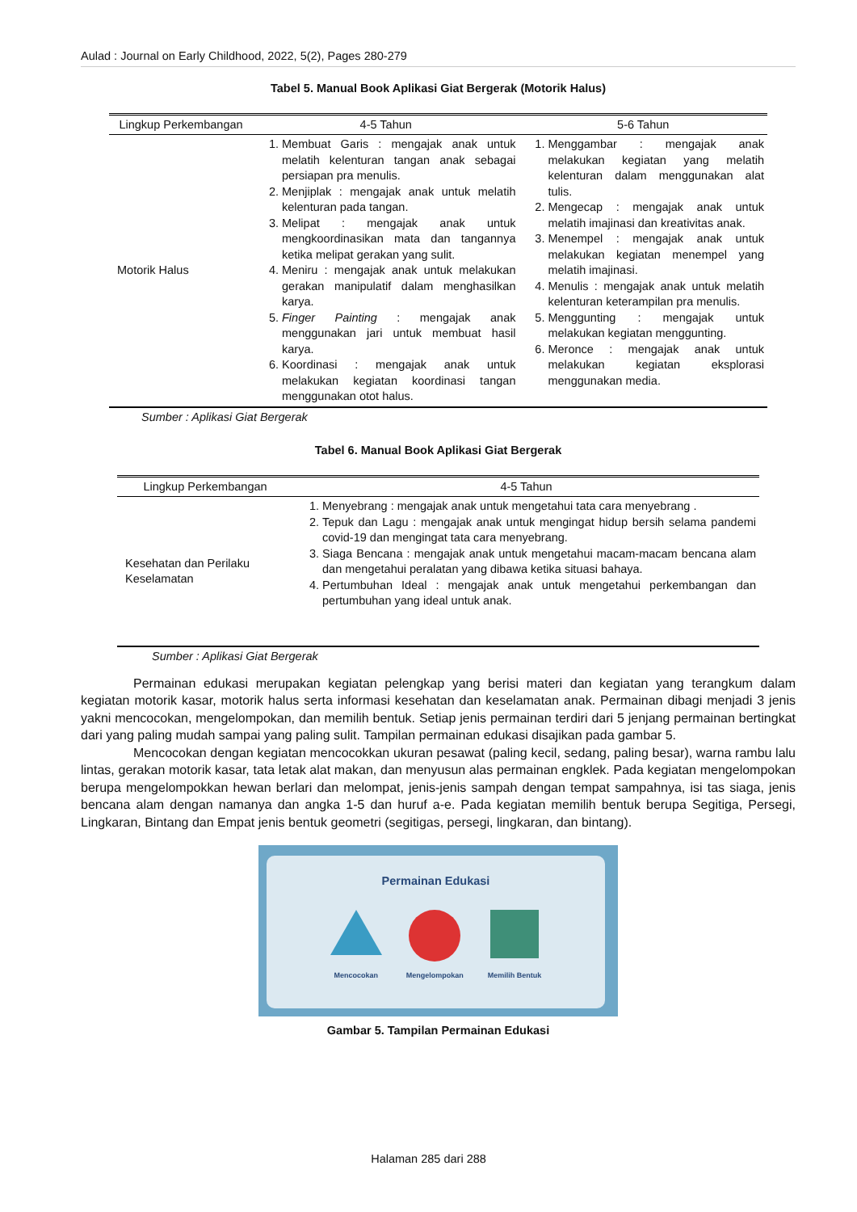Aulad : Journal on Early Childhood, 2022, 5(2), Pages 280-279
Tabel 5. Manual Book Aplikasi Giat Bergerak (Motorik Halus)
| Lingkup Perkembangan | 4-5 Tahun | 5-6 Tahun |
| --- | --- | --- |
| Motorik Halus | 1. Membuat Garis : mengajak anak untuk melatih kelenturan tangan anak sebagai persiapan pra menulis. 2. Menjiplak : mengajak anak untuk melatih kelenturan pada tangan. 3. Melipat : mengajak anak untuk mengkoordinasikan mata dan tangannya ketika melipat gerakan yang sulit. 4. Meniru : mengajak anak untuk melakukan gerakan manipulatif dalam menghasilkan karya. 5. Finger Painting : mengajak anak menggunakan jari untuk membuat hasil karya. 6. Koordinasi : mengajak anak untuk melakukan kegiatan koordinasi tangan menggunakan otot halus. | 1. Menggambar : mengajak anak melakukan kegiatan yang melatih kelenturan dalam menggunakan alat tulis. 2. Mengecap : mengajak anak untuk melatih imajinasi dan kreativitas anak. 3. Menempel : mengajak anak untuk melakukan kegiatan menempel yang melatih imajinasi. 4. Menulis : mengajak anak untuk melatih kelenturan keterampilan pra menulis. 5. Menggunting : mengajak untuk melakukan kegiatan menggunting. 6. Meronce : mengajak anak untuk melakukan kegiatan eksplorasi menggunakan media. |
Sumber : Aplikasi Giat Bergerak
Tabel 6. Manual Book Aplikasi Giat Bergerak
| Lingkup Perkembangan | 4-5 Tahun |
| --- | --- |
| Kesehatan dan Perilaku Keselamatan | 1. Menyebrang : mengajak anak untuk mengetahui tata cara menyebrang . 2. Tepuk dan Lagu : mengajak anak untuk mengingat hidup bersih selama pandemi covid-19 dan mengingat tata cara menyebrang. 3. Siaga Bencana : mengajak anak untuk mengetahui macam-macam bencana alam dan mengetahui peralatan yang dibawa ketika situasi bahaya. 4. Pertumbuhan Ideal : mengajak anak untuk mengetahui perkembangan dan pertumbuhan yang ideal untuk anak. |
Sumber : Aplikasi Giat Bergerak
Permainan edukasi merupakan kegiatan pelengkap yang berisi materi dan kegiatan yang terangkum dalam kegiatan motorik kasar, motorik halus serta informasi kesehatan dan keselamatan anak. Permainan dibagi menjadi 3 jenis yakni mencocokan, mengelompokan, dan memilih bentuk. Setiap jenis permainan terdiri dari 5 jenjang permainan bertingkat dari yang paling mudah sampai yang paling sulit. Tampilan permainan edukasi disajikan pada gambar 5.
Mencocokan dengan kegiatan mencocokkan ukuran pesawat (paling kecil, sedang, paling besar), warna rambu lalu lintas, gerakan motorik kasar, tata letak alat makan, dan menyusun alas permainan engklek. Pada kegiatan mengelompokan berupa mengelompokkan hewan berlari dan melompat, jenis-jenis sampah dengan tempat sampahnya, isi tas siaga, jenis bencana alam dengan namanya dan angka 1-5 dan huruf a-e. Pada kegiatan memilih bentuk berupa Segitiga, Persegi, Lingkaran, Bintang dan Empat jenis bentuk geometri (segitigas, persegi, lingkaran, dan bintang).
Permainan Edukasi
Mencocokan Mengelompokan Memilih Bentuk
Gambar 5. Tampilan Permainan Edukasi
Halaman 285 dari 288